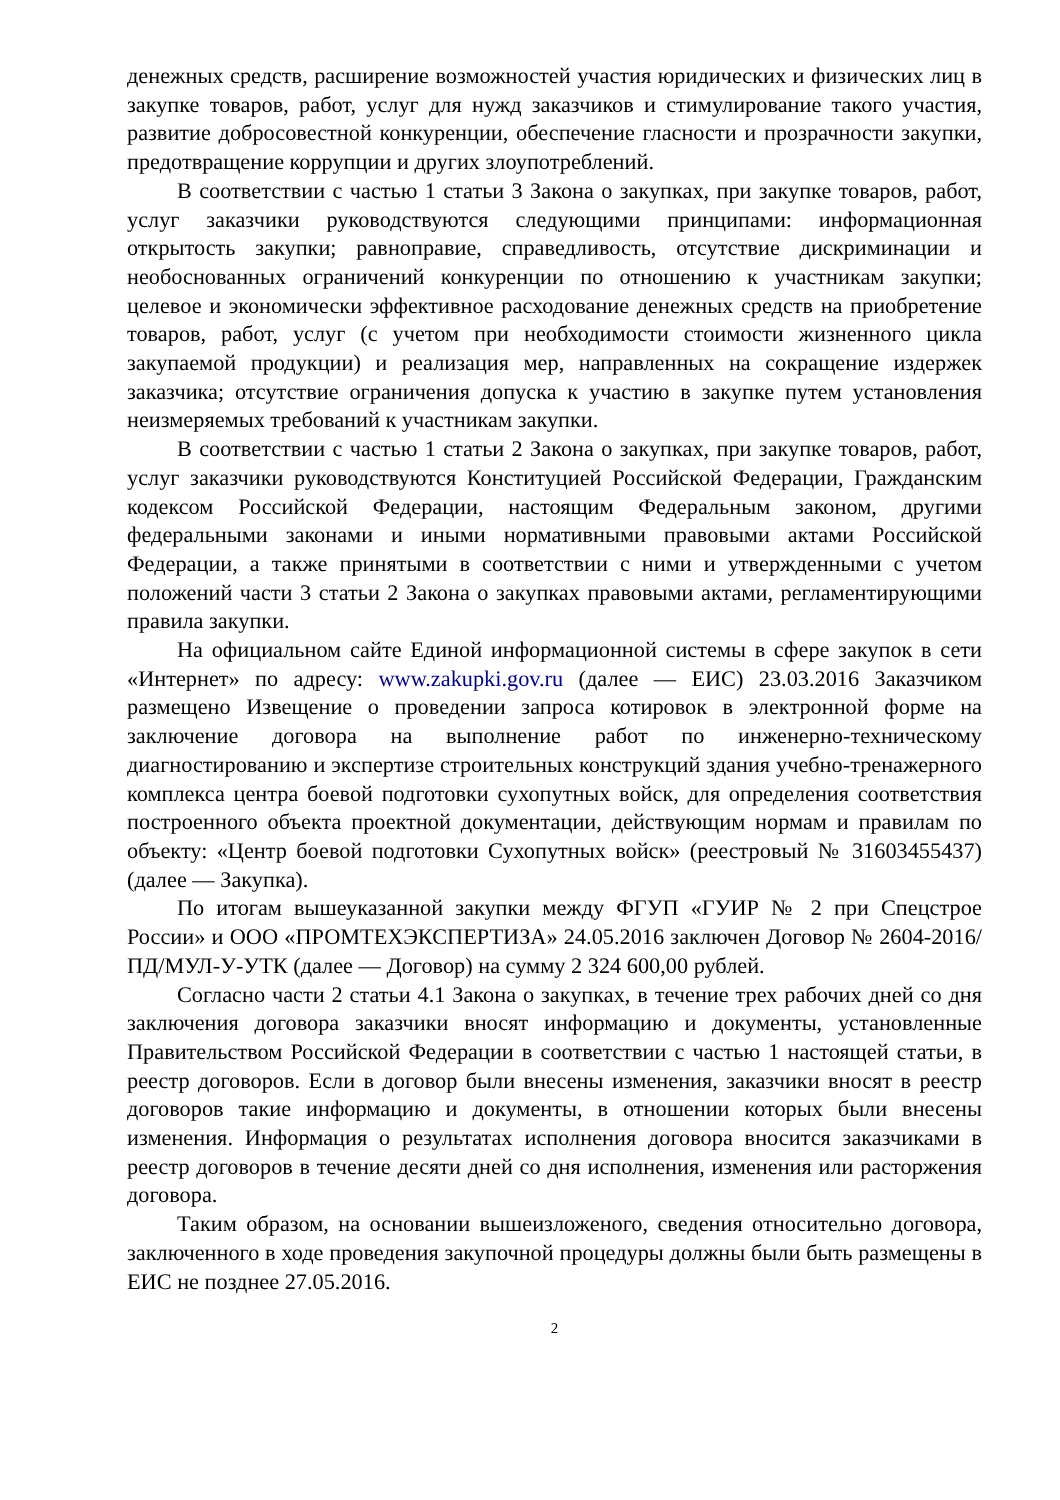денежных средств, расширение возможностей участия юридических и физических лиц в закупке товаров, работ, услуг для нужд заказчиков и стимулирование такого участия, развитие добросовестной конкуренции, обеспечение гласности и прозрачности закупки, предотвращение коррупции и других злоупотреблений.
В соответствии с частью 1 статьи 3 Закона о закупках, при закупке товаров, работ, услуг заказчики руководствуются следующими принципами: информационная открытость закупки; равноправие, справедливость, отсутствие дискриминации и необоснованных ограничений конкуренции по отношению к участникам закупки; целевое и экономически эффективное расходование денежных средств на приобретение товаров, работ, услуг (с учетом при необходимости стоимости жизненного цикла закупаемой продукции) и реализация мер, направленных на сокращение издержек заказчика; отсутствие ограничения допуска к участию в закупке путем установления неизмеряемых требований к участникам закупки.
В соответствии с частью 1 статьи 2 Закона о закупках, при закупке товаров, работ, услуг заказчики руководствуются Конституцией Российской Федерации, Гражданским кодексом Российской Федерации, настоящим Федеральным законом, другими федеральными законами и иными нормативными правовыми актами Российской Федерации, а также принятыми в соответствии с ними и утвержденными с учетом положений части 3 статьи 2 Закона о закупках правовыми актами, регламентирующими правила закупки.
На официальном сайте Единой информационной системы в сфере закупок в сети «Интернет» по адресу: www.zakupki.gov.ru (далее — ЕИС) 23.03.2016 Заказчиком размещено Извещение о проведении запроса котировок в электронной форме на заключение договора на выполнение работ по инженерно-техническому диагностированию и экспертизе строительных конструкций здания учебно-тренажерного комплекса центра боевой подготовки сухопутных войск, для определения соответствия построенного объекта проектной документации, действующим нормам и правилам по объекту: «Центр боевой подготовки Сухопутных войск» (реестровый № 31603455437) (далее — Закупка).
По итогам вышеуказанной закупки между ФГУП «ГУИР № 2 при Спецстрое России» и ООО «ПРОМТЕХЭКСПЕРТИЗА» 24.05.2016 заключен Договор № 2604-2016/ПД/МУЛ-У-УТК (далее — Договор) на сумму 2 324 600,00 рублей.
Согласно части 2 статьи 4.1 Закона о закупках, в течение трех рабочих дней со дня заключения договора заказчики вносят информацию и документы, установленные Правительством Российской Федерации в соответствии с частью 1 настоящей статьи, в реестр договоров. Если в договор были внесены изменения, заказчики вносят в реестр договоров такие информацию и документы, в отношении которых были внесены изменения. Информация о результатах исполнения договора вносится заказчиками в реестр договоров в течение десяти дней со дня исполнения, изменения или расторжения договора.
Таким образом, на основании вышеизложеного, сведения относительно договора, заключенного в ходе проведения закупочной процедуры должны были быть размещены в ЕИС не позднее 27.05.2016.
2